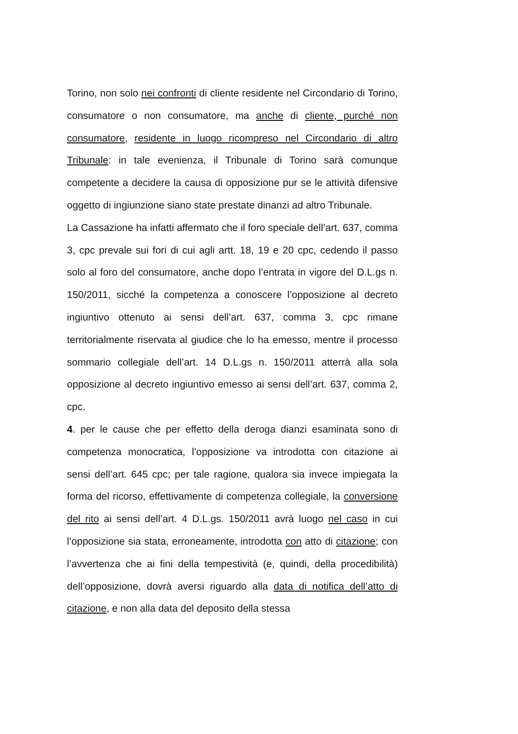Torino, non solo nei confronti di cliente residente nel Circondario di Torino, consumatore o non consumatore, ma anche di cliente, purché non consumatore, residente in luogo ricompreso nel Circondario di altro Tribunale: in tale evenienza, il Tribunale di Torino sarà comunque competente a decidere la causa di opposizione pur se le attività difensive oggetto di ingiunzione siano state prestate dinanzi ad altro Tribunale.
La Cassazione ha infatti affermato che il foro speciale dell’art. 637, comma 3, cpc prevale sui fori di cui agli artt. 18, 19 e 20 cpc, cedendo il passo solo al foro del consumatore, anche dopo l’entrata in vigore del D.L.gs n. 150/2011, sicché la competenza a conoscere l’opposizione al decreto ingiuntivo ottenuto ai sensi dell’art. 637, comma 3, cpc rimane territorialmente riservata al giudice che lo ha emesso, mentre il processo sommario collegiale dell’art. 14 D.L.gs n. 150/2011 atterrà alla sola opposizione al decreto ingiuntivo emesso ai sensi dell’art. 637, comma 2, cpc.
4. per le cause che per effetto della deroga dianzi esaminata sono di competenza monocratica, l’opposizione va introdotta con citazione ai sensi dell’art. 645 cpc; per tale ragione, qualora sia invece impiegata la forma del ricorso, effettivamente di competenza collegiale, la conversione del rito ai sensi dell’art. 4 D.L.gs. 150/2011 avrà luogo nel caso in cui l’opposizione sia stata, erroneamente, introdotta con atto di citazione; con l’avvertenza che ai fini della tempestività (e, quindi, della procedibilità) dell’opposizione, dovrà aversi riguardo alla data di notifica dell’atto di citazione, e non alla data del deposito della stessa